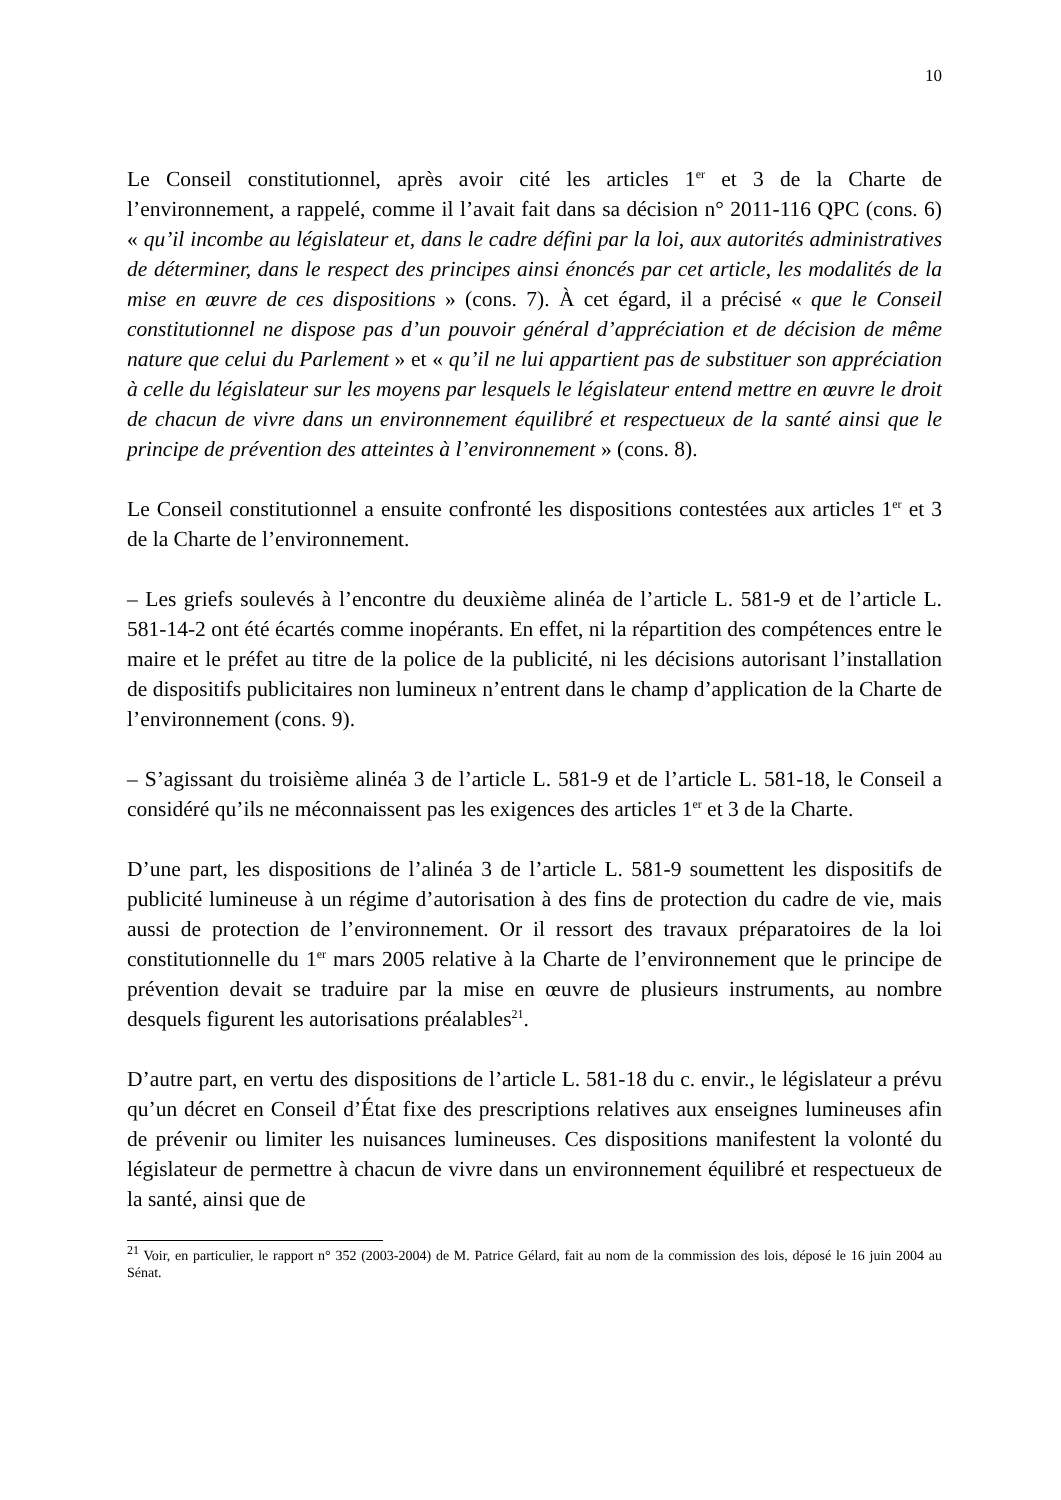10
Le Conseil constitutionnel, après avoir cité les articles 1<sup>er</sup> et 3 de la Charte de l’environnement, a rappelé, comme il l’avait fait dans sa décision n° 2011-116 QPC (cons. 6) « qu’il incombe au législateur et, dans le cadre défini par la loi, aux autorités administratives de déterminer, dans le respect des principes ainsi énoncés par cet article, les modalités de la mise en œuvre de ces dispositions » (cons. 7). À cet égard, il a précisé « que le Conseil constitutionnel ne dispose pas d’un pouvoir général d’appréciation et de décision de même nature que celui du Parlement » et « qu’il ne lui appartient pas de substituer son appréciation à celle du législateur sur les moyens par lesquels le législateur entend mettre en œuvre le droit de chacun de vivre dans un environnement équilibré et respectueux de la santé ainsi que le principe de prévention des atteintes à l’environnement » (cons. 8).
Le Conseil constitutionnel a ensuite confronté les dispositions contestées aux articles 1<sup>er</sup> et 3 de la Charte de l’environnement.
– Les griefs soulevés à l’encontre du deuxième alinéa de l’article L. 581-9 et de l’article L. 581-14-2 ont été écartés comme inopérants. En effet, ni la répartition des compétences entre le maire et le préfet au titre de la police de la publicité, ni les décisions autorisant l’installation de dispositifs publicitaires non lumineux n’entrent dans le champ d’application de la Charte de l’environnement (cons. 9).
– S’agissant du troisième alinéa 3 de l’article L. 581-9 et de l’article L. 581-18, le Conseil a considéré qu’ils ne méconnaissent pas les exigences des articles 1<sup>er</sup> et 3 de la Charte.
D’une part, les dispositions de l’alinéa 3 de l’article L. 581-9 soumettent les dispositifs de publicité lumineuse à un régime d’autorisation à des fins de protection du cadre de vie, mais aussi de protection de l’environnement. Or il ressort des travaux préparatoires de la loi constitutionnelle du 1<sup>er</sup> mars 2005 relative à la Charte de l’environnement que le principe de prévention devait se traduire par la mise en œuvre de plusieurs instruments, au nombre desquels figurent les autorisations préalables<sup>21</sup>.
D’autre part, en vertu des dispositions de l’article L. 581-18 du c. envir., le législateur a prévu qu’un décret en Conseil d’État fixe des prescriptions relatives aux enseignes lumineuses afin de prévenir ou limiter les nuisances lumineuses. Ces dispositions manifestent la volonté du législateur de permettre à chacun de vivre dans un environnement équilibré et respectueux de la santé, ainsi que de
<sup>21</sup> Voir, en particulier, le rapport n° 352 (2003-2004) de M. Patrice Gélard, fait au nom de la commission des lois, déposé le 16 juin 2004 au Sénat.